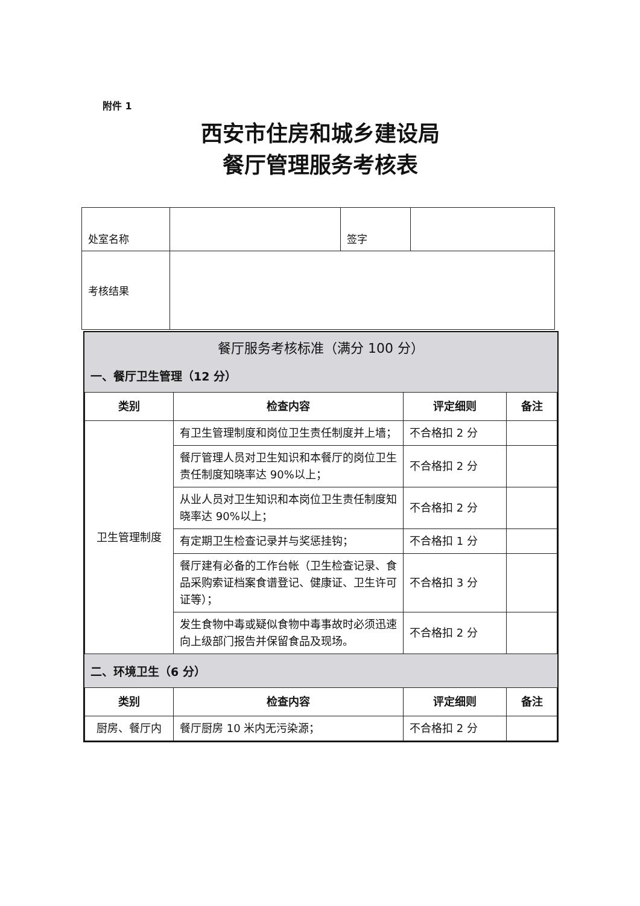附件 1
西安市住房和城乡建设局
餐厅管理服务考核表
| 处室名称 | | 签字 | |
| 考核结果 | | | |
餐厅服务考核标准（满分 100 分）
一、餐厅卫生管理（12 分）
| 类别 | 检查内容 | 评定细则 | 备注 |
| --- | --- | --- | --- |
| 卫生管理制度 | 有卫生管理制度和岗位卫生责任制度并上墙； | 不合格扣 2 分 | |
| | 餐厅管理人员对卫生知识和本餐厅的岗位卫生责任制度知晓率达 90%以上； | 不合格扣 2 分 | |
| | 从业人员对卫生知识和本岗位卫生责任制度知晓率达 90%以上； | 不合格扣 2 分 | |
| | 有定期卫生检查记录并与奖惩挂钩； | 不合格扣 1 分 | |
| | 餐厅建有必备的工作台帐（卫生检查记录、食品采购索证档案食谱登记、健康证、卫生许可证等）； | 不合格扣 3 分 | |
| | 发生食物中毒或疑似食物中毒事故时必须迅速向上级部门报告并保留食品及现场。 | 不合格扣 2 分 | |
二、环境卫生（6 分）
| 类别 | 检查内容 | 评定细则 | 备注 |
| --- | --- | --- | --- |
| 厨房、餐厅内 | 餐厅厨房 10 米内无污染源； | 不合格扣 2 分 | |